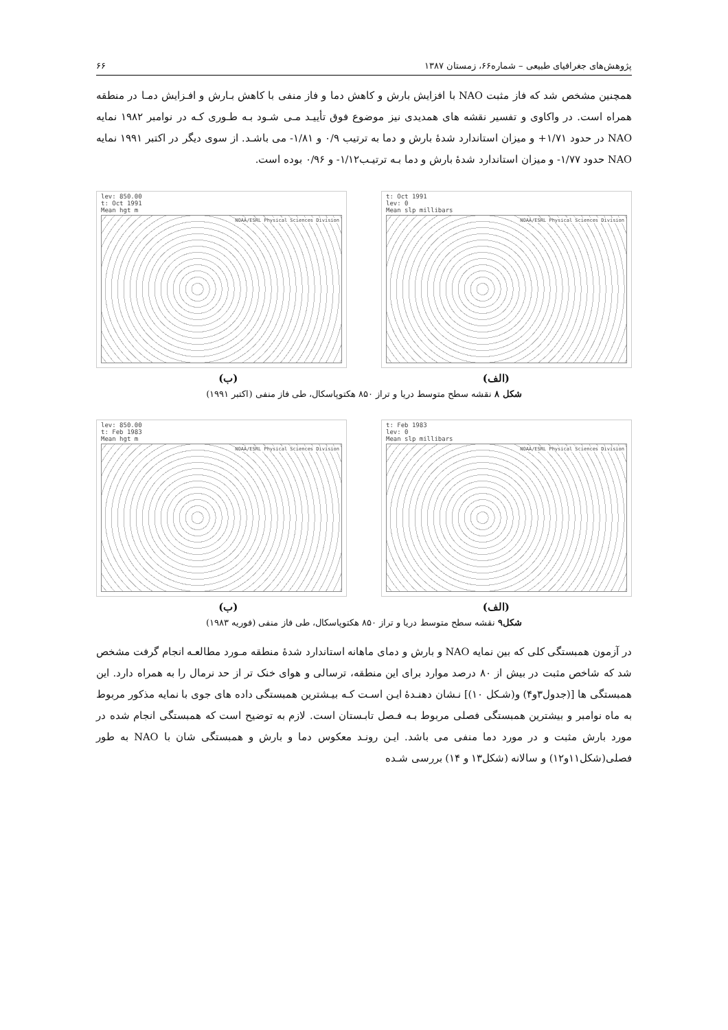پژوهش‌های جغرافیای طبیعی – شماره۶۶، زمستان ۱۳۸۷ ۶۶
همچنین مشخص شد که فاز مثبت NAO با افزایش بارش و کاهش دما و فاز منفی با کاهش بـارش و افـزایش دمـا در منطقه همراه است. در واکاوی و تفسیر نقشه های همدیدی نیز موضوع فوق تأییـد مـی شـود بـه طـوری کـه در نوامبر ۱۹۸۲ نمایه NAO در حدود ۱/۷۱+ و میزان استاندارد شدهٔ بارش و دما به ترتیب ۰/۹ و ۱/۸۱- می باشـد. از سوی دیگر در اکتبر ۱۹۹۱ نمایه NAO حدود ۱/۷۷- و میزان استاندارد شدهٔ بارش و دما بـه ترتیـب۱/۱۲- و ۰/۹۶ بوده است.
lev: 850.00
t: Oct 1991
Mean hgt m
NOAA/ESRL Physical Sciences Division
t: Oct 1991
lev: 0
Mean slp millibars
NOAA/ESRL Physical Sciences Division
(ب) (الف)
شکل ۸ نقشه سطح متوسط دریا و تراز ۸۵۰ هکتوپاسکال، طی فاز منفی (اکتبر ۱۹۹۱)
lev: 850.00
t: Feb 1983
Mean hgt m
NOAA/ESRL Physical Sciences Division
t: Feb 1983
lev: 0
Mean slp millibars
NOAA/ESRL Physical Sciences Division
(ب) (الف)
شکل۹ نقشه سطح متوسط دریا و تراز ۸۵۰ هکتوپاسکال، طی فاز منفی (فوریه ۱۹۸۳)
در آزمون همبستگی کلی که بین نمایه NAO و بارش و دمای ماهانه استاندارد شدهٔ منطقه مـورد مطالعـه انجام گرفت مشخص شد که شاخص مثبت در بیش از ۸۰ درصد موارد برای این منطقه، ترسالی و هوای خنک تر از حد نرمال را به همراه دارد. این همبستگی ها [(جدول۳و۴) و(شـکل ۱۰)] نـشان دهنـدهٔ ایـن اسـت کـه بیـشترین همبستگی داده های جوی با نمایه مذکور مربوط به ماه نوامبر و بیشترین همبستگی فصلی مربوط بـه فـصل تابـستان است. لازم به توضیح است که همبستگی انجام شده در مورد بارش مثبت و در مورد دما منفی می باشد. ایـن رونـد معکوس دما و بارش و همبستگی شان با NAO به طور فصلی(شکل۱۱و۱۲) و سالانه (شکل۱۳ و ۱۴) بررسی شـده